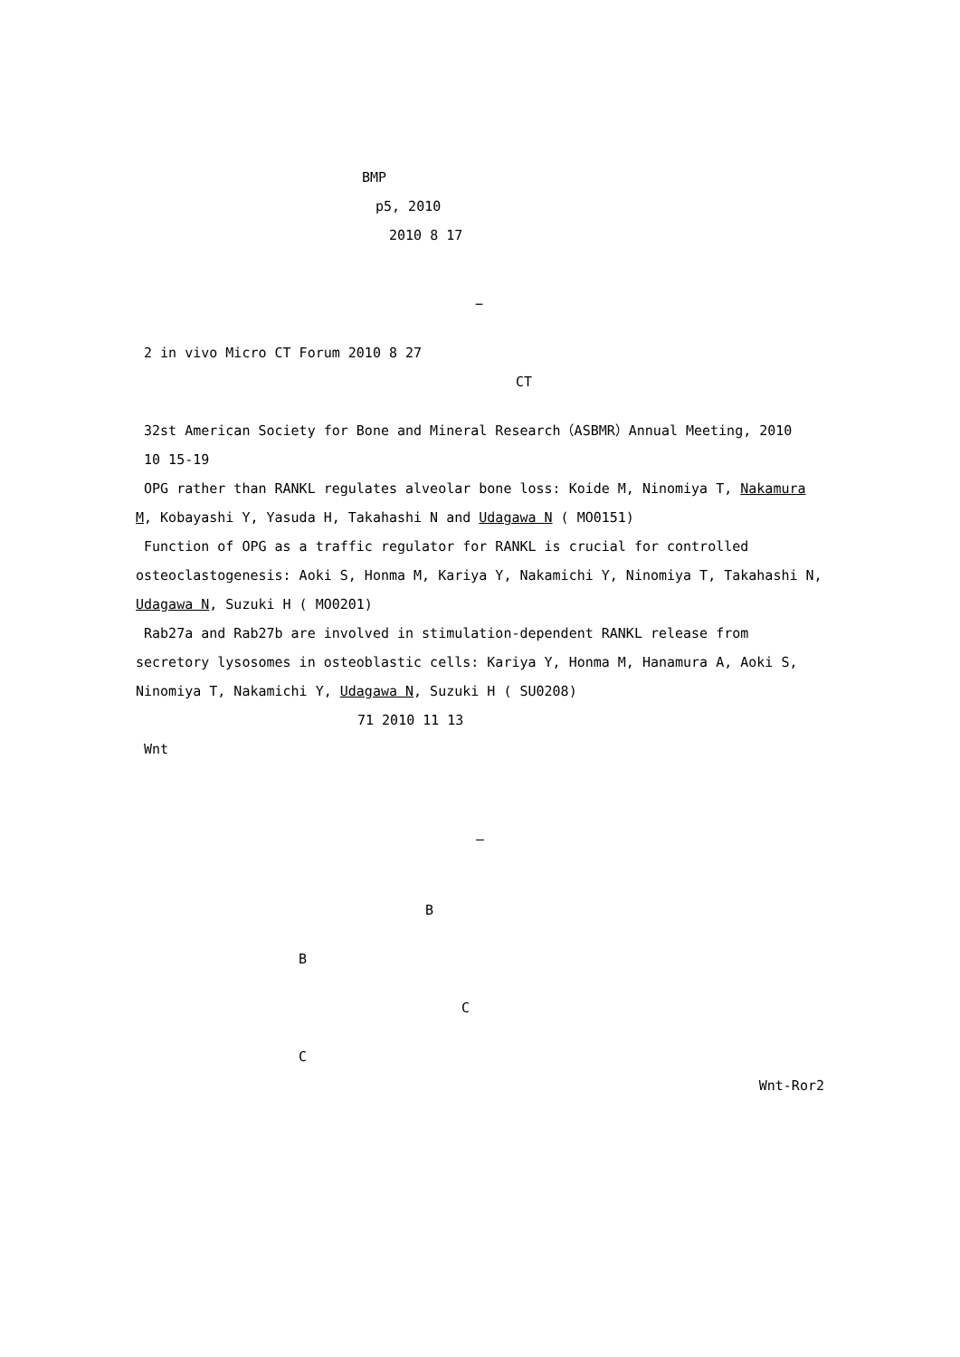BMP
p5, 2010
2010 8 17
−
2 in vivo Micro CT Forum 2010 8 27
CT
32st American Society for Bone and Mineral Research（ASBMR）Annual Meeting, 2010
10 15-19
OPG rather than RANKL regulates alveolar bone loss: Koide M, Ninomiya T, Nakamura M, Kobayashi Y, Yasuda H, Takahashi N and Udagawa N ( MO0151)
Function of OPG as a traffic regulator for RANKL is crucial for controlled osteoclastogenesis: Aoki S, Honma M, Kariya Y, Nakamichi Y, Ninomiya T, Takahashi N, Udagawa N, Suzuki H ( MO0201)
Rab27a and Rab27b are involved in stimulation-dependent RANKL release from secretory lysosomes in osteoblastic cells: Kariya Y, Honma M, Hanamura A, Aoki S, Ninomiya T, Nakamichi Y, Udagawa N, Suzuki H ( SU0208)
71 2010 11 13
Wnt
B
B
C
C
Wnt-Ror2